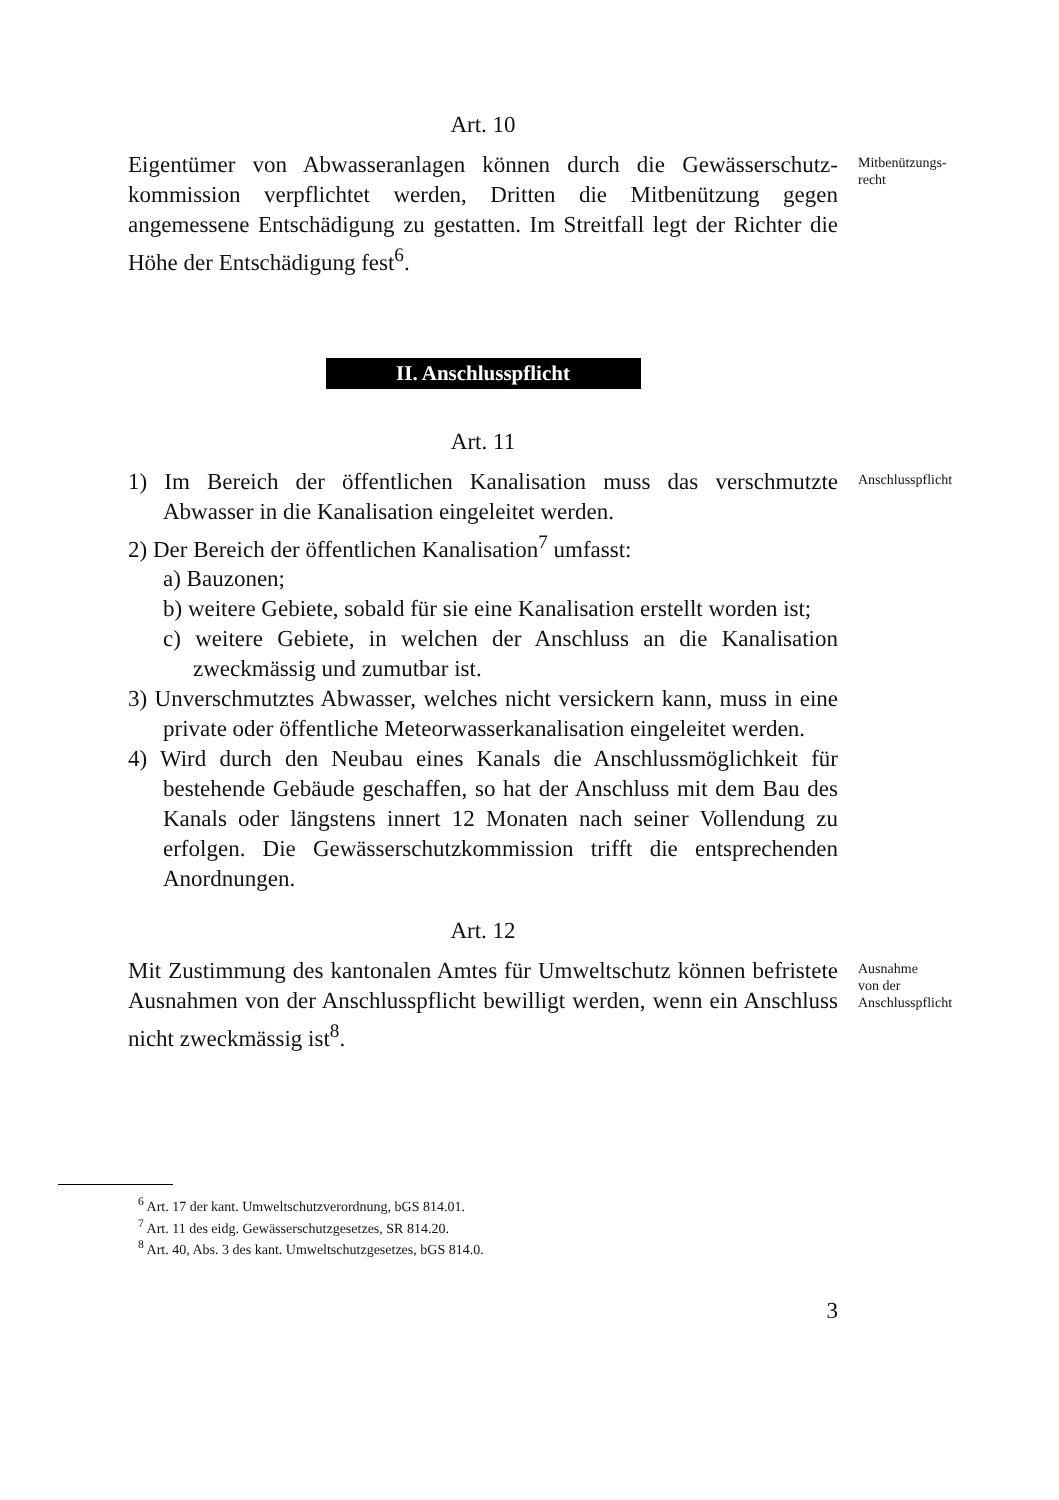Art. 10
Eigentümer von Abwasseranlagen können durch die Gewässerschutz­kommission verpflichtet werden, Dritten die Mitbenützung gegen angemessene Entschädigung zu gestatten. Im Streitfall legt der Richter die Höhe der Entschädigung fest<sup>6</sup>.
Mitbenützungs-
recht
II. Anschlusspflicht
Art. 11
1) Im Bereich der öffentlichen Kanalisation muss das verschmutzte Abwasser in die Kanalisation eingeleitet werden.
2) Der Bereich der öffentlichen Kanalisation<sup>7</sup> umfasst:
a) Bauzonen;
b) weitere Gebiete, sobald für sie eine Kanalisation erstellt worden ist;
c) weitere Gebiete, in welchen der Anschluss an die Kanalisation zweckmässig und zumutbar ist.
3) Unverschmutztes Abwasser, welches nicht versickern kann, muss in eine private oder öffentliche Meteorwasserkanalisation eingeleitet werden.
4) Wird durch den Neubau eines Kanals die Anschlussmöglichkeit für bestehende Gebäude geschaffen, so hat der Anschluss mit dem Bau des Kanals oder längstens innert 12 Monaten nach seiner Vollendung zu erfolgen. Die Gewässerschutzkommission trifft die entsprechenden Anordnungen.
Anschlusspflicht
Art. 12
Mit Zustimmung des kantonalen Amtes für Umweltschutz können befristete Ausnahmen von der Anschlusspflicht bewilligt werden, wenn ein Anschluss nicht zweckmässig ist<sup>8</sup>.
Ausnahme
von der
Anschlusspflicht
<sup>6</sup> Art. 17 der kant. Umweltschutzverordnung, bGS 814.01.
<sup>7</sup> Art. 11 des eidg. Gewässerschutzgesetzes, SR 814.20.
<sup>8</sup> Art. 40, Abs. 3 des kant. Umweltschutzgesetzes, bGS 814.0.
3